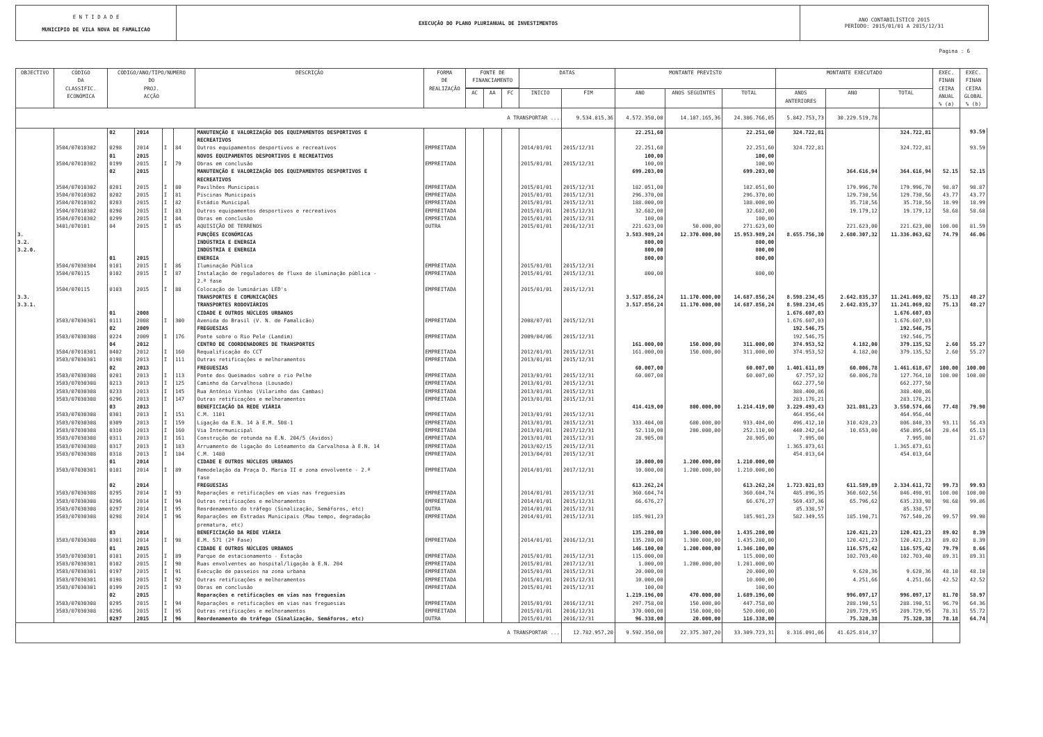E N T I D A D E
MUNICIPIO DE VILA NOVA DE FAMALICAO
EXECUÇÃO DO PLANO PLURIANUAL DE INVESTIMENTOS
ANO CONTABILÍSTICO 2015
PERÍODO: 2015/01/01 A 2015/12/31
Pagina : 6
| OBJECTIVO | CÓDIGO DA CLASSIFIC. ECONÓMICA | CÓDIGO/ANO/TIPO/NUMERO DO PROJ. ACÇÃO | | | | DESCRIÇÃO | FORMA DE REALIZAÇÃO | FONTE DE FINANCIAMENTO | | | DATAS | | MONTANTE PREVISTO | | | MONTANTE EXECUTADO | | | EXEC. FINAN CEIRA ANUAL % (a) | EXEC. FINAN CEIRA GLOBAL % (b) |
| --- | --- | --- | --- | --- | --- | --- | --- | --- | --- | --- | --- | --- | --- | --- | --- | --- | --- | --- | --- | --- |
| | | | | | | | | AC | AA | FC | INICIO | FIM | ANO | ANOS SEGUINTES | TOTAL | ANOS ANTERIORES | ANO | TOTAL | | |
| A TRANSPORTAR ... | | | | | | | | | | | | 9.534.815,36 | 4.572.350,00 | 14.107.165,36 | 24.386.766,05 | 5.842.753,73 | 30.229.519,78 | | | |
| | | 02 | 2014 | | | MANUTENÇÃO E VALORIZAÇÃO DOS EQUIPAMENTOS DESPORTIVOS E RECREATIVOS | | | | | | | 22.251,60 | | 22.251,60 | 324.722,81 | | 324.722,81 | | 93.59 |
| | 3504/07010302 | 0298 | 2014 | I | 84 | Outros equipamentos desportivos e recreativos | EMPREITADA | | | | 2014/01/01 | 2015/12/31 | 22.251,60 | | 22.251,60 | 324.722,81 | | 324.722,81 | | 93.59 |
| | | 01 | 2015 | | | NOVOS EQUIPAMENTOS DESPORTIVOS E RECREATIVOS | | | | | | | 100,00 | | 100,00 | | | | | |
| | 3504/07010302 | 0199 | 2015 | I | 79 | Obras em conclusão | EMPREITADA | | | | 2015/01/01 | 2015/12/31 | 100,00 | | 100,00 | | | | | |
| | | 02 | 2015 | | | MANUTENÇÃO E VALORIZAÇÃO DOS EQUIPAMENTOS DESPORTIVOS E RECREATIVOS | | | | | | | 699.203,00 | | 699.203,00 | | 364.616,94 | 364.616,94 | 52.15 | 52.15 |
| | 3504/07010302 | 0201 | 2015 | I | 80 | Pavilhões Municipais | EMPREITADA | | | | 2015/01/01 | 2015/12/31 | 182.051,00 | | 182.051,00 | | 179.996,70 | 179.996,70 | 98.87 | 98.87 |
| | 3504/07010302 | 0202 | 2015 | I | 81 | Piscinas Municipais | EMPREITADA | | | | 2015/01/01 | 2015/12/31 | 296.370,00 | | 296.370,00 | | 129.730,56 | 129.730,56 | 43.77 | 43.77 |
| | 3504/07010302 | 0203 | 2015 | I | 82 | Estádio Municipal | EMPREITADA | | | | 2015/01/01 | 2015/12/31 | 188.000,00 | | 188.000,00 | | 35.710,56 | 35.710,56 | 18.99 | 18.99 |
| | 3504/07010302 | 0298 | 2015 | I | 83 | Outros equipamentos desportivos e recreativos | EMPREITADA | | | | 2015/01/01 | 2015/12/31 | 32.682,00 | | 32.682,00 | | 19.179,12 | 19.179,12 | 58.68 | 58.68 |
| | 3504/07010302 | 0299 | 2015 | I | 84 | Obras em conclusão | EMPREITADA | | | | 2015/01/01 | 2015/12/31 | 100,00 | | 100,00 | | | | | |
| | 3401/070101 | 04 | 2015 | I | 85 | AQUISIÇÃO DE TERRENOS | OUTRA | | | | 2015/01/01 | 2016/12/31 | 221.623,00 | 50.000,00 | 271.623,00 | | 221.623,00 | 221.623,00 | 100.00 | 81.59 |
| 3. | | | | | | FUNÇÕES ECONÓMICAS | | | | | | | 3.583.989,24 | 12.370.000,00 | 15.953.989,24 | 8.655.756,30 | 2.680.307,32 | 11.336.063,62 | 74.79 | 46.06 |
| 3.2. | | | | | | INDÚSTRIA E ENERGIA | | | | | | | 800,00 | | 800,00 | | | | | |
| 3.2.0. | | | | | | INDÚSTRIA E ENERGIA | | | | | | | 800,00 | | 800,00 | | | | | |
| | | 01 | 2015 | | | ENERGIA | | | | | | | 800,00 | | 800,00 | | | | | |
| | 3504/07030304 | 0101 | 2015 | I | 86 | Iluminação Pública | EMPREITADA | | | | 2015/01/01 | 2015/12/31 | | | | | | | | |
| | 3504/070115 | 0102 | 2015 | I | 87 | Instalação de reguladores de fluxo de iluminação pública - 2.ª fase | EMPREITADA | | | | 2015/01/01 | 2015/12/31 | 800,00 | | 800,00 | | | | | |
| | 3504/070115 | 0103 | 2015 | I | 88 | Colocação de luminárias LED's | EMPREITADA | | | | 2015/01/01 | 2015/12/31 | | | | | | | | |
| 3.3. | | | | | | TRANSPORTES E COMUNICAÇÕES | | | | | | | 3.517.856,24 | 11.170.000,00 | 14.687.856,24 | 8.598.234,45 | 2.642.835,37 | 11.241.069,82 | 75.13 | 48.27 |
| 3.3.1. | | | | | | TRANSPORTES RODOVIÁRIOS | | | | | | | 3.517.856,24 | 11.170.000,00 | 14.687.856,24 | 8.598.234,45 | 2.642.835,37 | 11.241.069,82 | 75.13 | 48.27 |
| | | 01 | 2008 | | | CIDADE E OUTROS NÚCLEOS URBANOS | | | | | | | | | | 1.676.607,03 | | 1.676.607,03 | | |
| | 3503/07030301 | 0111 | 2008 | I | 300 | Avenida do Brasil (V. N. de Famalicão) | EMPREITADA | | | | 2008/07/01 | 2015/12/31 | | | | 1.676.607,03 | | 1.676.607,03 | | |
| | | 02 | 2009 | | | FREGUESIAS | | | | | | | | | | 192.546,75 | | 192.546,75 | | |
| | 3503/07030308 | 0224 | 2009 | I | 176 | Ponte sobre o Rio Pele (Landim) | EMPREITADA | | | | 2009/04/06 | 2015/12/31 | | | | 192.546,75 | | 192.546,75 | | |
| | | 04 | 2012 | | | CENTRO DE COORDENADORES DE TRANSPORTES | | | | | | | 161.000,00 | 150.000,00 | 311.000,00 | 374.953,52 | 4.182,00 | 379.135,52 | 2.60 | 55.27 |
| | 3504/07010301 | 0402 | 2012 | I | 160 | Requalificação do CCT | EMPREITADA | | | | 2012/01/01 | 2015/12/31 | 161.000,00 | 150.000,00 | 311.000,00 | 374.953,52 | 4.182,00 | 379.135,52 | 2.60 | 55.27 |
| | 3503/07030301 | 0198 | 2013 | I | 111 | Outras retificações e melhoramentos | EMPREITADA | | | | 2013/01/01 | 2015/12/31 | | | | | | | | |
| | | 02 | 2013 | | | FREGUESIAS | | | | | | | 60.007,00 | | 60.007,00 | 1.401.611,89 | 60.006,78 | 1.461.618,67 | 100.00 | 100.00 |
| | 3503/07030308 | 0201 | 2013 | I | 113 | Ponte dos Queimados sobre o rio Pelhe | EMPREITADA | | | | 2013/01/01 | 2015/12/31 | 60.007,00 | | 60.007,00 | 67.757,32 | 60.006,78 | 127.764,10 | 100.00 | 100.00 |
| | 3503/07030308 | 0213 | 2013 | I | 125 | Caminho da Carvalhosa (Lousado) | EMPREITADA | | | | 2013/01/01 | 2015/12/31 | | | | 662.277,50 | | 662.277,50 | | |
| | 3503/07030308 | 0233 | 2013 | I | 145 | Rua António Vinhas (Vilarinho das Cambas) | EMPREITADA | | | | 2013/01/01 | 2015/12/31 | | | | 388.400,86 | | 388.400,86 | | |
| | 3503/07030308 | 0296 | 2013 | I | 147 | Outras retificações e melhoramentos | EMPREITADA | | | | 2013/01/01 | 2015/12/31 | | | | 283.176,21 | | 283.176,21 | | |
| | | 03 | 2013 | | | BENEFICIAÇÃO DA REDE VIÁRIA | | | | | | | 414.419,00 | 800.000,00 | 1.214.419,00 | 3.229.493,43 | 321.081,23 | 3.550.574,66 | 77.48 | 79.90 |
| | 3503/07030308 | 0301 | 2013 | I | 151 | C.M. 1101 | EMPREITADA | | | | 2013/01/01 | 2015/12/31 | | | | 464.956,44 | | 464.956,44 | | |
| | 3503/07030308 | 0309 | 2013 | I | 159 | Ligação da E.N. 14 à E.M. 508-1 | EMPREITADA | | | | 2013/01/01 | 2015/12/31 | 333.404,00 | 600.000,00 | 933.404,00 | 496.412,10 | 310.428,23 | 806.840,33 | 93.11 | 56.43 |
| | 3503/07030308 | 0310 | 2013 | I | 160 | Via Intermunicipal | EMPREITADA | | | | 2013/01/01 | 2017/12/31 | 52.110,00 | 200.000,00 | 252.110,00 | 440.242,64 | 10.653,00 | 450.895,64 | 20.44 | 65.13 |
| | 3503/07030308 | 0311 | 2013 | I | 161 | Construção de rotunda na E.N. 204/5 (Avidos) | EMPREITADA | | | | 2013/01/01 | 2015/12/31 | 28.905,00 | | 28.905,00 | 7.995,00 | | 7.995,00 | | 21.67 |
| | 3503/07030308 | 0317 | 2013 | I | 183 | Arruamento de ligação do Loteamento da Carvalhosa à E.N. 14 | EMPREITADA | | | | 2013/02/15 | 2015/12/31 | | | | 1.365.873,61 | | 1.365.873,61 | | |
| | 3503/07030308 | 0318 | 2013 | I | 184 | C.M. 1480 | EMPREITADA | | | | 2013/04/01 | 2015/12/31 | | | | 454.013,64 | | 454.013,64 | | |
| | | 01 | 2014 | | | CIDADE E OUTROS NÚCLEOS URBANOS | | | | | | | 10.000,00 | 1.200.000,00 | 1.210.000,00 | | | | | |
| | 3503/07030301 | 0101 | 2014 | I | 89 | Remodelação da Praça D. Maria II e zona envolvente - 2.ª fase | EMPREITADA | | | | 2014/01/01 | 2017/12/31 | 10.000,00 | 1.200.000,00 | 1.210.000,00 | | | | | |
| | | 02 | 2014 | | | FREGUESIAS | | | | | | | 613.262,24 | | 613.262,24 | 1.723.021,83 | 611.589,89 | 2.334.611,72 | 99.73 | 99.93 |
| | 3503/07030308 | 0295 | 2014 | I | 93 | Reparações e retificações em vias nas freguesias | EMPREITADA | | | | 2014/01/01 | 2015/12/31 | 360.604,74 | | 360.604,74 | 485.896,35 | 360.602,56 | 846.498,91 | 100.00 | 100.00 |
| | 3503/07030308 | 0296 | 2014 | I | 94 | Outras retificações e melhoramentos | EMPREITADA | | | | 2014/01/01 | 2015/12/31 | 66.676,27 | | 66.676,27 | 569.437,36 | 65.796,62 | 635.233,98 | 98.68 | 99.86 |
| | 3503/07030308 | 0297 | 2014 | I | 95 | Reordenamento do tráfego (Sinalização, Semáforos, etc) | OUTRA | | | | 2014/01/01 | 2015/12/31 | | | | 85.338,57 | | 85.338,57 | | |
| | 3503/07030308 | 0298 | 2014 | I | 96 | Reparações em Estradas Municipais (Mau tempo, degradação prematura, etc) | EMPREITADA | | | | 2014/01/01 | 2015/12/31 | 185.981,23 | | 185.981,23 | 582.349,55 | 185.190,71 | 767.540,26 | 99.57 | 99.90 |
| | | 03 | 2014 | | | BENEFICIAÇÃO DA REDE VIÁRIA | | | | | | | 135.280,00 | 1.300.000,00 | 1.435.280,00 | | 120.421,23 | 120.421,23 | 89.02 | 8.39 |
| | 3503/07030308 | 0301 | 2014 | I | 98 | E.M. 571 (2ª Fase) | EMPREITADA | | | | 2014/01/01 | 2016/12/31 | 135.280,00 | 1.300.000,00 | 1.435.280,00 | | 120.421,23 | 120.421,23 | 89.02 | 8.39 |
| | | 01 | 2015 | | | CIDADE E OUTROS NÚCLEOS URBANOS | | | | | | | 146.100,00 | 1.200.000,00 | 1.346.100,00 | | 116.575,42 | 116.575,42 | 79.79 | 8.66 |
| | 3503/07030301 | 0101 | 2015 | I | 89 | Parque de estacionamento - Estação | EMPREITADA | | | | 2015/01/01 | 2015/12/31 | 115.000,00 | | 115.000,00 | | 102.703,40 | 102.703,40 | 89.31 | 89.31 |
| | 3503/07030301 | 0102 | 2015 | I | 90 | Ruas envolventes ao hospital/ligação à E.N. 204 | EMPREITADA | | | | 2015/01/01 | 2017/12/31 | 1.000,00 | 1.200.000,00 | 1.201.000,00 | | | | | |
| | 3503/07030301 | 0197 | 2015 | I | 91 | Execução de passeios na zona urbana | EMPREITADA | | | | 2015/01/01 | 2015/12/31 | 20.000,00 | | 20.000,00 | | 9.620,36 | 9.620,36 | 48.10 | 48.10 |
| | 3503/07030301 | 0198 | 2015 | I | 92 | Outras retificações e melhoramentos | EMPREITADA | | | | 2015/01/01 | 2015/12/31 | 10.000,00 | | 10.000,00 | | 4.251,66 | 4.251,66 | 42.52 | 42.52 |
| | 3503/07030301 | 0199 | 2015 | I | 93 | Obras em conclusão | EMPREITADA | | | | 2015/01/01 | 2015/12/31 | 100,00 | | 100,00 | | | | | |
| | | 02 | 2015 | | | Reparações e retificações em vias nas freguesias | | | | | | | 1.219.196,00 | 470.000,00 | 1.689.196,00 | | 996.097,17 | 996.097,17 | 81.70 | 58.97 |
| | 3503/07030308 | 0295 | 2015 | I | 94 | Reparações e retificações em vias nas freguesias | EMPREITADA | | | | 2015/01/01 | 2016/12/31 | 297.758,00 | 150.000,00 | 447.758,00 | | 288.190,51 | 288.190,51 | 96.79 | 64.36 |
| | 3503/07030308 | 0296 | 2015 | I | 95 | Outras retificações e melhoramentos | EMPREITADA | | | | 2015/01/01 | 2016/12/31 | 370.000,00 | 150.000,00 | 520.000,00 | | 289.729,95 | 289.729,95 | 78.31 | 55.72 |
| | | 0297 | 2015 | I | 96 | Reordenamento do tráfego (Sinalização, Semáforos, etc) | OUTRA | | | | 2015/01/01 | 2016/12/31 | 96.338,00 | 20.000,00 | 116.338,00 | | 75.320,38 | 75.320,38 | 78.18 | 64.74 |
| A TRANSPORTAR ... | | | | | | | | | | | | 12.782.957,20 | 9.592.350,00 | 22.375.307,20 | 33.309.723,31 | 8.316.091,06 | 41.625.814,37 | | | |